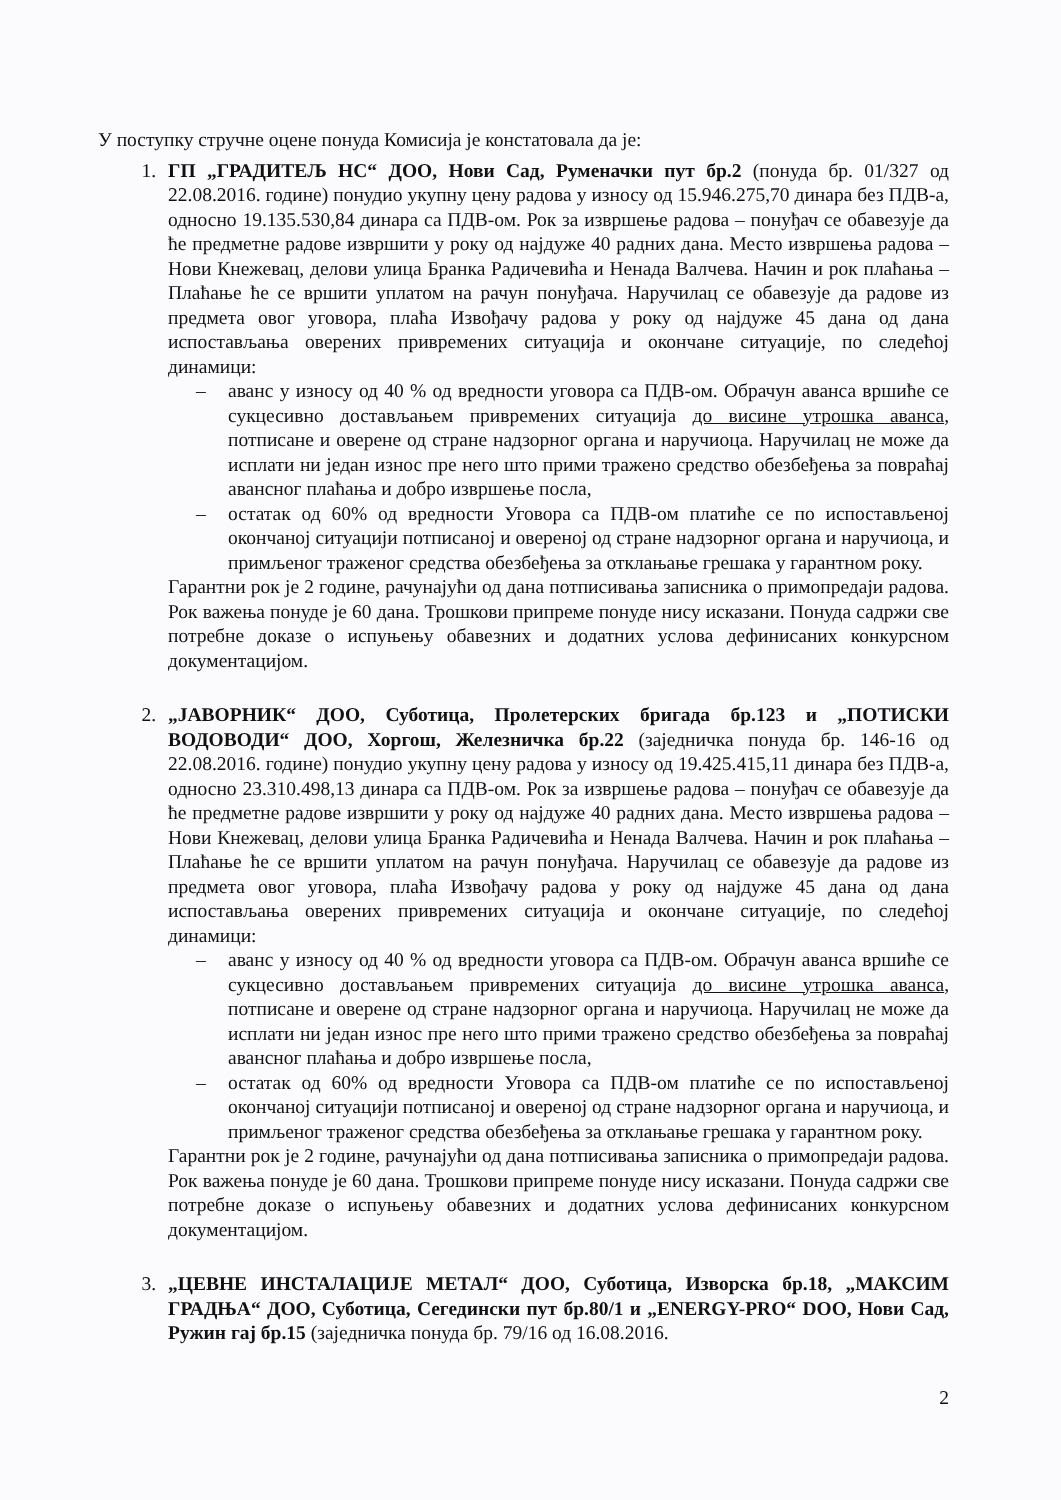У поступку стручне оцене понуда Комисија је констатовала да је:
1. ГП „ГРАДИТЕЉ НС“ ДОО, Нови Сад, Руменачки пут бр.2 (понуда бр. 01/327 од 22.08.2016. године) понудио укупну цену радова у износу од 15.946.275,70 динара без ПДВ-а, односно 19.135.530,84 динара са ПДВ-ом. Рок за извршење радова – понуђач се обавезује да ће предметне радове извршити у року од најдуже 40 радних дана. Место извршења радова – Нови Кнежевац, делови улица Бранка Радичевића и Ненада Валчева. Начин и рок плаћања – Плаћање ће се вршити уплатом на рачун понуђача. Наручилац се обавезује да радове из предмета овог уговора, плаћа Извођачу радова у року од најдуже 45 дана од дана испостављања оверених привремених ситуација и окончане ситуације, по следећој динамици:
– аванс у износу од 40 % од вредности уговора са ПДВ-ом. Обрачун аванса вршиће се сукцесивно достављањем привремених ситуација до висине утрошка аванса, потписане и оверене од стране надзорног органа и наручиоца. Наручилац не може да исплати ни један износ пре него што прими тражено средство обезбеђења за повраћај авансног плаћања и добро извршење посла,
– остатак од 60% од вредности Уговора са ПДВ-ом платиће се по испостављеној окончаној ситуацији потписаној и овереној од стране надзорног органа и наручиоца, и примљеног траженог средства обезбеђења за отклањање грешака у гарантном року.
Гарантни рок је 2 године, рачунајући од дана потписивања записника о примопредаји радова. Рок важења понуде је 60 дана. Трошкови припреме понуде нису исказани. Понуда садржи све потребне доказе о испуњењу обавезних и додатних услова дефинисаних конкурсном документацијом.
2. „ЈАВОРНИК“ ДОО, Суботица, Пролетерских бригада бр.123 и „ПОТИСКИ ВОДОВОДИ“ ДОО, Хоргош, Железничка бр.22 (заједничка понуда бр. 146-16 од 22.08.2016. године) понудио укупну цену радова у износу од 19.425.415,11 динара без ПДВ-а, односно 23.310.498,13 динара са ПДВ-ом. Рок за извршење радова – понуђач се обавезује да ће предметне радове извршити у року од најдуже 40 радних дана. Место извршења радова – Нови Кнежевац, делови улица Бранка Радичевића и Ненада Валчева. Начин и рок плаћања – Плаћање ће се вршити уплатом на рачун понуђача. Наручилац се обавезује да радове из предмета овог уговора, плаћа Извођачу радова у року од најдуже 45 дана од дана испостављања оверених привремених ситуација и окончане ситуације, по следећој динамици:
– аванс у износу од 40 % од вредности уговора са ПДВ-ом. Обрачун аванса вршиће се сукцесивно достављањем привремених ситуација до висине утрошка аванса, потписане и оверене од стране надзорног органа и наручиоца. Наручилац не може да исплати ни један износ пре него што прими тражено средство обезбеђења за повраћај авансног плаћања и добро извршење посла,
– остатак од 60% од вредности Уговора са ПДВ-ом платиће се по испостављеној окончаној ситуацији потписаној и овереној од стране надзорног органа и наручиоца, и примљеног траженог средства обезбеђења за отклањање грешака у гарантном року.
Гарантни рок је 2 године, рачунајући од дана потписивања записника о примопредаји радова. Рок важења понуде је 60 дана. Трошкови припреме понуде нису исказани. Понуда садржи све потребне доказе о испуњењу обавезних и додатних услова дефинисаних конкурсном документацијом.
3. „ЦЕВНЕ ИНСТАЛАЦИЈЕ МЕТАЛ“ ДОО, Суботица, Изворска бр.18, „МАКСИМ ГРАДЊА“ ДОО, Суботица, Сегедински пут бр.80/1 и „ENERGY-PRO“ DOO, Нови Сад, Ружин гај бр.15 (заједничка понуда бр. 79/16 од 16.08.2016.
2